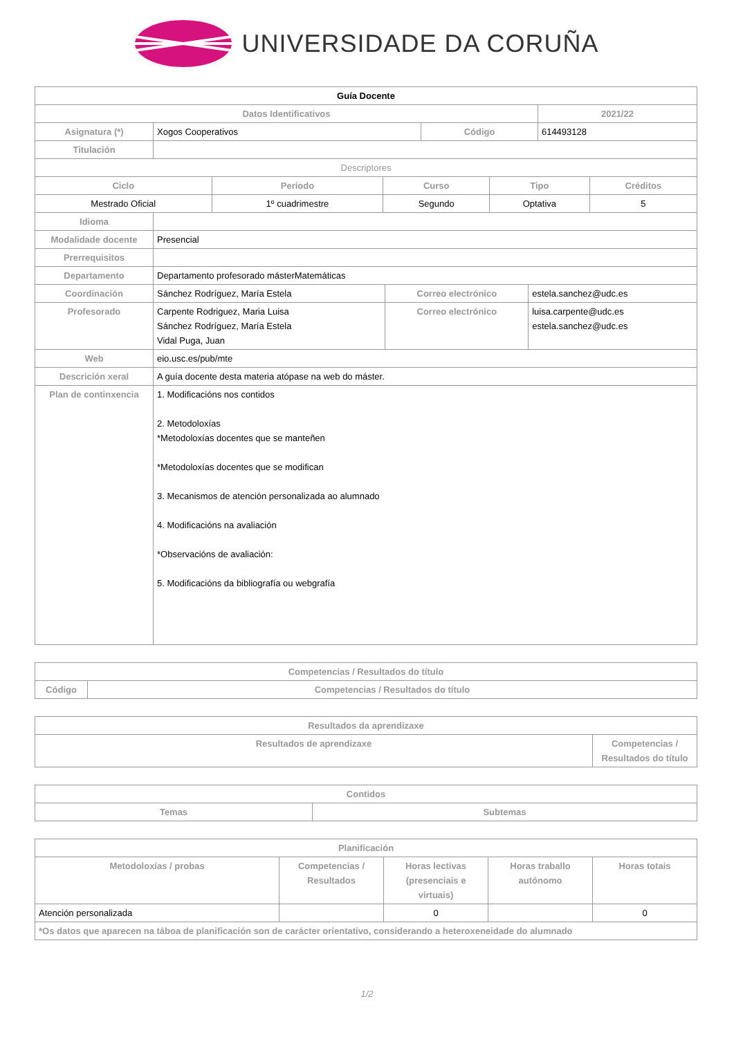UNIVERSIDADE DA CORUÑA
| Guía Docente | | | |
| --- | --- | --- | --- |
| Datos Identificativos | | | 2021/22 |
| Asignatura (*) | Xogos Cooperativos | Código | 614493128 |
| Titulación | | | |
| Descriptores | | | | |
| Ciclo | Período | Curso | Tipo | Créditos |
| Mestrado Oficial | 1º cuadrimestre | Segundo | Optativa | 5 |
| Idioma | | | |
| Modalidade docente | Presencial | | |
| Prerrequisitos | | | |
| Departamento | Departamento profesorado másterMatemáticas | | |
| Coordinación | Sánchez Rodríguez, María Estela | Correo electrónico | estela.sanchez@udc.es |
| Profesorado | Carpente Rodriguez, Maria Luisa Sánchez Rodríguez, María Estela Vidal Puga, Juan | Correo electrónico | luisa.carpente@udc.es estela.sanchez@udc.es |
| Web | eio.usc.es/pub/mte | | |
| Descrición xeral | A guía docente desta materia atópase na web do máster. | | |
| Plan de continxencia | 1. Modificacións nos contidos 2. Metodoloxías *Metodoloxías docentes que se manteñen *Metodoloxías docentes que se modifican 3. Mecanismos de atención personalizada ao alumnado 4. Modificacións na avaliación *Observacións de avaliación: 5. Modificacións da bibliografía ou webgrafía | | |
| Competencias / Resultados do título | |
| --- | --- |
| Código | Competencias / Resultados do título |
| Resultados da aprendizaxe | |
| --- | --- |
| Resultados de aprendizaxe | Competencias / Resultados do título |
| Contidos | |
| --- | --- |
| Temas | Subtemas |
| Planificación | | | | |
| --- | --- | --- | --- | --- |
| Metodoloxías / probas | Competencias / Resultados | Horas lectivas (presenciais e virtuais) | Horas traballo autónomo | Horas totais |
| Atención personalizada | | 0 | | 0 |
| *Os datos que aparecen na táboa de planificación son de carácter orientativo, considerando a heteroxeneidade do alumnado | | | | |
1/2